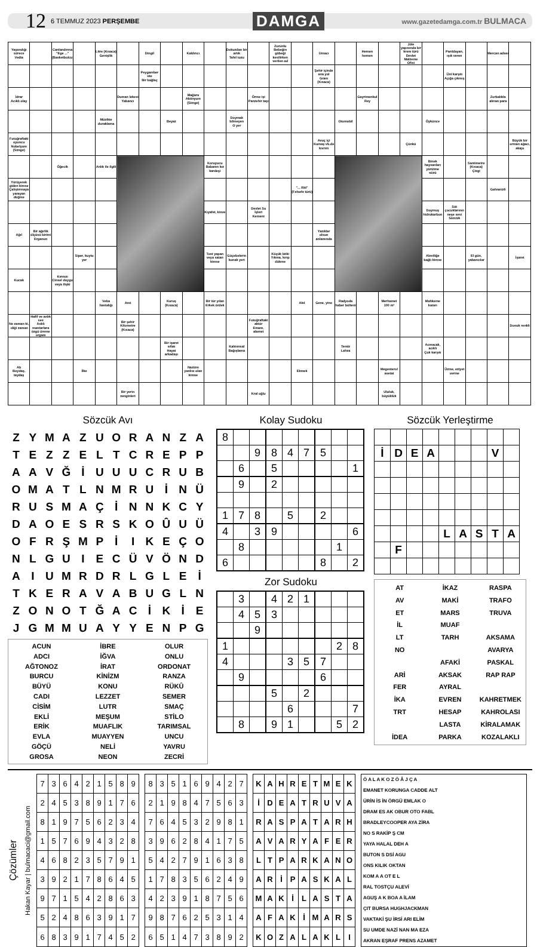12 6 TEMMUZ 2023 PERŞEMBE DAMGA www.gazetedamga.com.tr BULMACA
| Yaşandığı sürece Vedia | | Canlandırma "Ege ..." (Basketbolcu) | | Litre (Kısaca) Genişlik | | Dingil | | Kaldırıcı | | Dokuzdan bir artık Tahıl tozu | | Zorunlu Bebeğin göbeği kesilirken verilen ad | | Umacı | | Hemen hemen | | Jöle yapısında bir krem türü Devlet Malzeme Ofisi | | Parıldayan, ışık veren | | Mercan adası | |
| | | | | | | Peygamber otu Bir bağlaç | | | | | | | | Şehir içinde ana yol Gram (Kısaca) | | | | | | Üst karşıtı Açığa çıkmış | | | |
| İdrar Acıklı olay | | | | | Duman lekesi Yabancı | | | Mağara Aktinyum (Simge) | | | Örme işi Panzehir taşı | | | | | Gayrimenkul Rey | | | | | | Zorbalıkla alınan para | |
| | | | | Müzikte duraklama | | | Beyaz | | | Doymak bilmeyen O yer | | | | | Otomobil | | | | Öykünce | | | | |
| Fotoğraftaki oyuncu Nobelyum (Simge) | | | | | | | | | | | | | | Avuç içi Kumaş vb.de kıvrım | | | | Çünkü | | | | | Büyük bir orman ağacı, akaju |
| | | Öğecik | | Anlık ile ilgili | | | | | Koruyucu Babanın kız kardeşi | | | | | | | | | | Binek hayvanları yürütme sözü | | Santimetre (Kısaca) Çizgi | | |
| Yürüyerek giden kimse Çalıştırmaya yarayan düğme | | | | | | | | | | | | | "... Riti" (Felsefe türü) | | | | | | | | | Galvanizli | |
| | | | | | | | | | Kıyafet, kisve | | Devlet Su İşleri Kement | | | | | | | | Doymuş hidrokarbon | Süt çocuklarının neşe sesi Sözcük | | | |
| Ağıl | Bir ağırlık ölçüsü birimi Erganun | | | | | | | | | | | | | Yazıklar olsun anlamında | | | | | | | | | |
| | | | Siper, kuytu yer | | | | | | Tost yapan veya satan kimse | Göçebelerin konak yeri | | Küçük bitki Yıkma, kırıp dökme | | | | | | | Aleviliğe bağlı kimse | | El gün, yabancılar | | İşaret |
| Kucak | | Kırmızı Cinsel duygu veya ilişki | | | | | | | | | | | | | | | | | | | | | |
| | | | | Veba hastalığı | Anıt | | Kuruş (Kısaca) | | Bir tür yılan Erkek ördek | | | | Akıl | Gene, yine | Radyoda haber bülteni | | Merhamet 100 m² | | Mahkeme kararı | | | | |
| Ne zaman ki, -diği zaman | Hafif ve anlık ses Asklı mantarlara özgü üreme organı | | | | Bir şehir Kilometre (Kısaca) | | | | | | Fotoğraftaki aktör Emare, alamet | | | | | | | | | | | | Donuk renkli |
| | | | | | | | Bir işaret sıfatı Hayat arkadaşı | | | Kalıtımsal Bağışlama | | | | | Temiz Lahza | | | | Acınacak, acıklı Çok karşıtı | | | | |
| Ab Boydaş, taydaş | | | İlke | | | | | Nazizm yanlısı olan kimse | | | | | Ekmek | | | | Megesterol asetat | | | Üzme, eziyet verme | | | |
| | | | | | Bir yerin zenginleri | | | | | | Kral oğlu | | | | | | Ululuk, büyüklük | | | | | | |
Sözcük Avı
| Z | Y | M | A | Z | U | O | R | A | N | Z | A |
| T | E | Z | Z | E | L | T | C | R | E | P | P |
| A | A | V | Ğ | İ | U | U | U | C | R | U | B |
| O | M | A | T | L | N | M | R | U | İ | N | Ü |
| R | U | S | M | A | Ç | İ | N | N | K | C | Y |
| D | A | O | E | S | R | S | K | O | Û | U | Ü |
| O | F | R | Ş | M | P | İ | I | K | E | Ç | O |
| N | L | G | U | I | E | C | Ü | V | Ö | N | D |
| A | I | U | M | R | D | R | L | G | L | E | İ |
| T | K | E | R | A | V | A | B | U | G | L | N |
| Z | O | N | O | T | Ğ | A | C | İ | K | İ | E |
| J | G | M | M | U | A | Y | Y | E | N | P | G |
ACUN
ADCI
AĞTONOZ
BURCU
BÜYÜ
CADI
CİSİM
EKLİ
ERİK
EVLA
GÖÇÜ
GROSA
İBRE
İĞVA
İRAT
KİNİZM
KONU
LEZZET
LUTR
MEŞUM
MUAFLIK
MUAYYEN
NELİ
NEON
OLUR
ONLU
ORDONAT
RANZA
RÜKÛ
SEMER
SMAÇ
STİLO
TARIMSAL
UNCU
YAVRU
ZECRİ
Kolay Sudoku
| 8 | | | | | | | | |
| | | 9 | 8 | 4 | 7 | 5 | | |
| | 6 | | 5 | | | | | 1 |
| | 9 | | 2 | | | | | |
| 1 | 7 | 8 | | 5 | | 2 | | |
| 4 | | 3 | 9 | | | | | 6 |
| | 8 | | | | | | 1 | |
| 6 | | | | | | 8 | | 2 |
Zor Sudoku
| | 3 | | 4 | 2 | 1 | | | |
| | 4 | 5 | 3 | | | | | |
| | | 9 | | | | | | |
| 1 | | | | | | | 2 | 8 |
| 4 | | | | 3 | 5 | 7 | | |
| | 9 | | | | | 6 | | |
| | | | 5 | | 2 | | | |
| | | | | 6 | | | | 7 |
| | 8 | | 9 | 1 | | | 5 | 2 |
Sözcük Yerleştirme
| İ | D | E | A | | | | V | |
| | | | | L | A | S | T | A |
| | F | | | | | | | |
AT
AV
ET
İL
LT
NO
ARİ
FER
İKA
TRT
İDEA
İKAZ
MAKİ
MARS
MUAF
TARH
AFAKİ
AKSAK
AYRAL
EVREN
HESAP
LASTA
PARKA
RASPA
TRAFO
TRUVA
AKSAMA
AVARYA
PASKAL
RAP RAP
KAHRETMEK
KAHROLASI
KİRALAMAK
KOZALAKLI
Çözümler
Hakan Kayar | bulmacaci@gmail.com
| 7 | 3 | 6 | 4 | 2 | 1 | 5 | 8 | 9 |
| 2 | 4 | 5 | 3 | 8 | 9 | 1 | 7 | 6 |
| 8 | 1 | 9 | 7 | 5 | 6 | 2 | 3 | 4 |
| 1 | 5 | 7 | 6 | 9 | 4 | 3 | 2 | 8 |
| 4 | 6 | 8 | 2 | 3 | 5 | 7 | 9 | 1 |
| 3 | 9 | 2 | 1 | 7 | 8 | 6 | 4 | 5 |
| 9 | 7 | 1 | 5 | 4 | 2 | 8 | 6 | 3 |
| 5 | 2 | 4 | 8 | 6 | 3 | 9 | 1 | 7 |
| 6 | 8 | 3 | 9 | 1 | 7 | 4 | 5 | 2 |
| 8 | 3 | 5 | 1 | 6 | 9 | 4 | 2 | 7 |
| 2 | 1 | 9 | 8 | 4 | 7 | 5 | 6 | 3 |
| 7 | 6 | 4 | 5 | 3 | 2 | 9 | 8 | 1 |
| 3 | 9 | 6 | 2 | 8 | 4 | 1 | 7 | 5 |
| 5 | 4 | 2 | 7 | 9 | 1 | 6 | 3 | 8 |
| 1 | 7 | 8 | 3 | 5 | 6 | 2 | 4 | 9 |
| 4 | 2 | 3 | 9 | 1 | 8 | 7 | 5 | 6 |
| 9 | 8 | 7 | 6 | 2 | 5 | 3 | 1 | 4 |
| 6 | 5 | 1 | 4 | 7 | 3 | 8 | 9 | 2 |
| K | A | H | R | E | T | M | E | K |
| İ | D | E | A | T | R | U | V | A |
| R | A | S | P | A | T | A | R | H |
| A | V | A | R | Y | A | F | E | R |
| L | T | P | A | R | K | A | N | O |
| A | R | İ | P | A | S | K | A | L |
| M | A | K | İ | L | A | S | T | A |
| A | F | A | K | İ | M | A | R | S |
| K | O | Z | A | L | A | K | L | I |
Ö A L A K O Z Ö Â J Ç A
EMANET KORUNGA CADDE ALT
ÜRİN İS İN ÖRGÜ EMLAK O
DRAM ES AK OBUR OTO FABL
BRADLEYCOOPER AYA ZİRA
NO S RAKİP Ş CM
YAYA HALAL DEH A
BUTON S DSİ AGU
ONS KILIK OKTAN
KOM A A OT E L
RAL TOSTÇU ALEVİ
AGUŞ A K BOA A İLAM
ÇIT BURSA HUGHJACKMAN
VAKTAKİ ŞU İRSİ ARI ELİM
SU UMDE NAZİ NAN MA EZA
AKRAN EŞRAF PRENS AZAMET